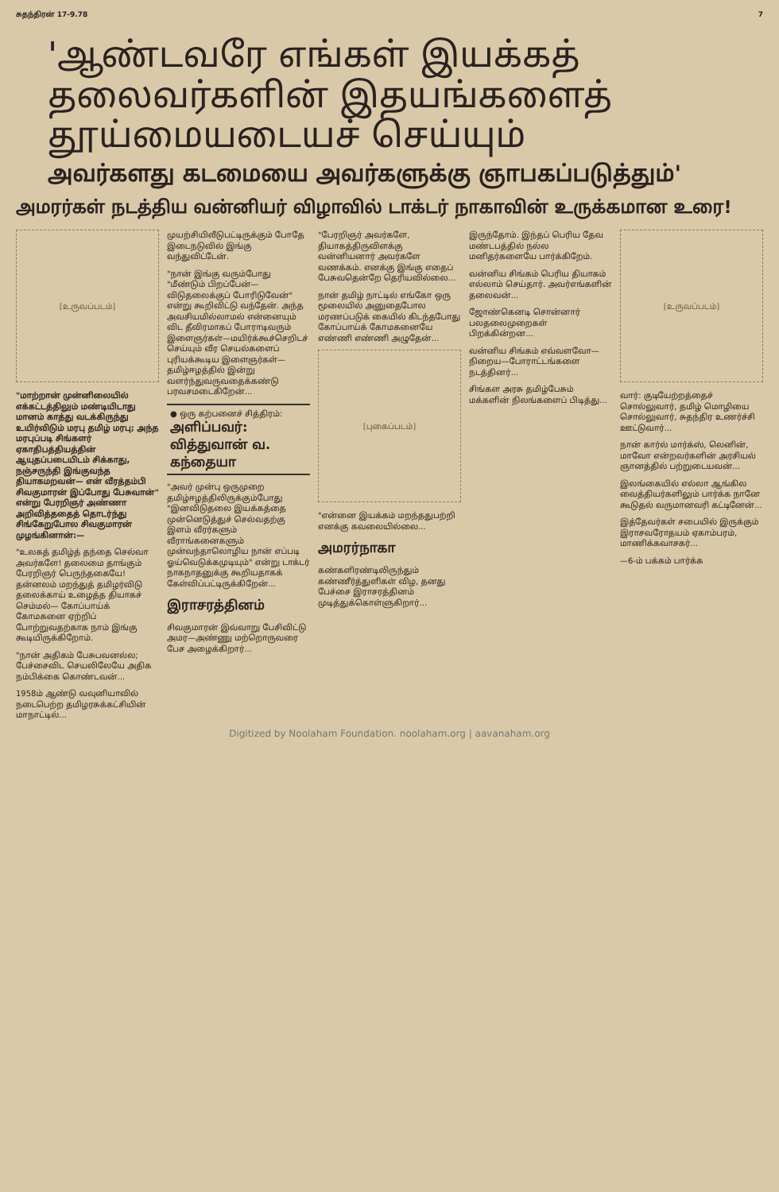சுதந்திரன் 17-9.78 7
'ஆண்டவரே எங்கள் இயக்கத் தலைவர்களின் இதயங்களைத் தூய்மையடையச் செய்யும்
அவர்களது கடமையை அவர்களுக்கு ஞாபகப்படுத்தும்'
அமரர்கள் நடத்திய வன்னியர் விழாவில் டாக்டர் நாகாவின் உருக்கமான உரை!
[உருவப்படம்]
"மாற்றான் முன்னிலையில் எக்கட்டத்திலும் மண்டியிடாது மானம் காத்து வடக்கிருந்து உயிர்விடும் மரபு தமிழ் மரபு; அந்த மரபுப்படி சிங்களர் ஏகாதிபத்தியத்தின் ஆயுதப்படையிடம் சிக்காது, நஞ்சருந்தி இங்குவந்த தியாகமறவன்— என் வீரத்தம்பி சிவகுமாரன் இப்போது பேசுவான்" என்று பேரறிஞர் அண்ணா அறிவித்ததைத் தொடர்ந்து சிங்கேறுபோல சிவகுமாரன் முழங்கினான்:—
"உலகத் தமிழ்த் தந்தை செல்வா அவர்களே! தலைமை தாங்கும் பேரறிஞர் பெருந்தகையே! தன்னலம் மறந்துத் தமிழர்விடு தலைக்காய் உழைத்த தியாகச் செம்மல்— கோப்பாய்க் கோமகனை ஏற்றிப் போற்றுவதற்காக நாம் இங்கு கூடியிருக்கிறோம்.
"நான் அதிகம் பேசுபவனல்ல; பேச்சைவிட செயலிலேயே அதிக நம்பிக்கை கொண்டவன்...
1958ம் ஆண்டு வவுனியாவில் நடைபெற்ற தமிழரசுக்கட்சியின் மாநாட்டில்...
முயற்சியிலீடுபட்டிருக்கும் போதே இடைநடுவில் இங்கு வந்துவிட்டேன்.
"நான் இங்கு வரும்போது "மீண்டும் பிறப்பேன்—விடுதலைக்குப் போரிடுவேன்" என்று கூறிவிட்டு வந்தேன். அந்த அவசியமில்லாமல் என்னையும் விட தீவிரமாகப் போராடிவரும் இளைஞர்கள்—மயிர்க்கூச்செறிடச் செய்யும் வீர செயல்களைப் புரியக்கூடிய இளைஞர்கள்— தமிழ்ஈழத்தில் இன்று வளர்ந்துவருவதைக்கண்டு பரவசமடைகிறேன்...
● ஒரு கற்பனைச் சித்திரம்:
அளிப்பவர்: வித்துவான் வ. கந்தையா
"அவர் முன்பு ஒருமுறை தமிழ்ஈழத்திலிருக்கும்போது "இனவிடுதலை இயக்கத்தை முன்னெடுத்துச் செல்வதற்கு இளம் வீரர்களும் வீராங்கனைகளும் முன்வந்தாலொழிய நான் எப்படி ஓய்வெடுக்கமுடியும்" என்று டாக்டர் நாகநாதனுக்கு கூறியதாகக் கேள்விப்பட்டிருக்கிறேன்...
இராசரத்தினம்
சிவகுமாரன் இவ்வாறு பேசிவிட்டு அமர—அண்ணு மற்றொருவரை பேச அழைக்கிறார்...
"பேரறிஞர் அவர்களே, தியாகத்திருவிளக்கு வன்னியனார் அவர்களே வணக்கம். எனக்கு இங்கு எதைப் பேசுவதென்றே தெரியவில்லை...
நான் தமிழ் நாட்டில் எங்கோ ஒரு மூலையில் அனுதைபோல மரணப்படுக் கையில் கிடந்தபோது கோப்பாய்க் கோமகனையே எண்ணி எண்ணி அழுதேன்...
[புகைப்படம்]
"என்னை இயக்கம் மறந்ததுபற்றி எனக்கு கவலையில்லை...
அமரர்நாகா
கண்களிரண்டிலிருந்தும் கண்ணீர்த்துளிகள் விழ, தனது பேச்சை இராசரத்தினம் முடித்துக்கொள்ளுகிறார்...
இருந்தோம். இந்தப் பெரிய தேவ மண்டபத்தில் நல்ல மனிதர்களையே பார்க்கிறேம்.
வன்னிய சிங்கம் பெரிய தியாகம் எல்லாம் செய்தார். அவர்எங்களின் தலைவன்...
ஜோண்கெனடி சொன்னார் பலதலைமுறைகள் பிறக்கின்றன...
வன்னிய சிங்கம் எவ்வளவோ—நிறைய—போராட்டங்களை நடத்தினர்...
சிங்கள அரசு தமிழ்பேசும் மக்களின் நிலங்களைப் பிடித்து...
[உருவப்படம்]
வார்: குடியேற்றத்தைச் சொல்லுவார், தமிழ் மொழியை சொல்லுவார், சுதந்திர உணர்ச்சி ஊட்டுவார்...
நான் கார்ல் மார்க்ஸ், லெனின், மாவோ என்றவர்களின் அரசியல் ஞானத்தில் பற்றுடையவன்...
இலங்கையில் எல்லா ஆங்கில வைத்தியர்களிலும் பார்க்க நானே கூடுதல் வருமானவரி கட்டினேன்...
இத்தேவர்கள் சபையில் இருக்கும் இராசவரோதயம் ஏகாம்பரம், மாணிக்கவாசகர்...
—6-ம் பக்கம் பார்க்க
Digitized by Noolaham Foundation. noolaham.org | aavanaham.org